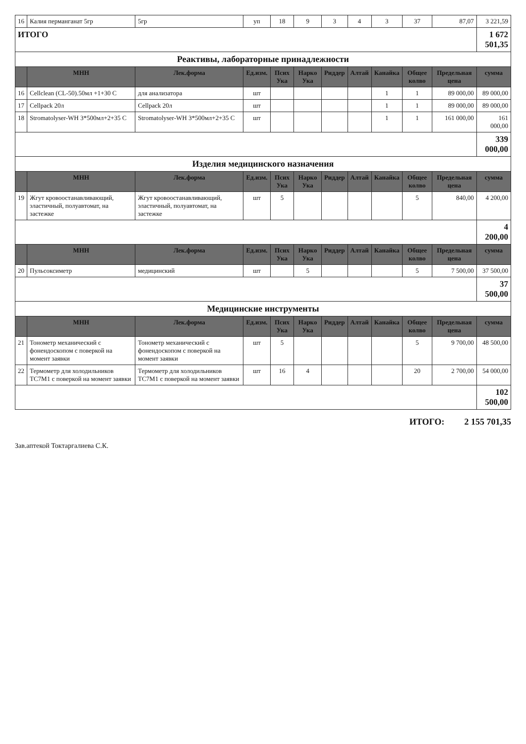| 16 | Калия перманганат 5гр | 5гр | уп | 18 | 9 | 3 | 4 | 3 | 37 | 87,07 | 3 221,59 |
| ИТОГО | | | | | | | | | | | 1 672 501,35 |
| Реактивы, лабораторные принадлежности | | | | | | | | | | | |
| | МНН | Лек.форма | Ед.изм. | Псих Ука | Нарко Ука | Риддер | Алтай | Канайка | Общее колво | Предельная цена | сумма |
| 16 | Cellclean (CL-50).50мл +1+30 С | для анализатора | шт | | | | | 1 | 1 | 89 000,00 | 89 000,00 |
| 17 | Cellpack 20л | Cellpack 20л | шт | | | | | 1 | 1 | 89 000,00 | 89 000,00 |
| 18 | Stromatolyser-WH 3*500мл+2+35 С | Stromatolyser-WH 3*500мл+2+35 С | шт | | | | | 1 | 1 | 161 000,00 | 161 000,00 |
| | | | | | | | | | | | 339 000,00 |
| Изделия медицинского назначения | | | | | | | | | | | |
| | МНН | Лек.форма | Ед.изм. | Псих Ука | Нарко Ука | Риддер | Алтай | Канайка | Общее колво | Предельная цена | сумма |
| 19 | Жгут кровоостанавливающий, эластичный, полуавтомат, на застежке | Жгут кровоостанавливающий, эластичный, полуавтомат, на застежке | шт | 5 | | | | | 5 | 840,00 | 4 200,00 |
| | | | | | | | | | | | 4 200,00 |
| | МНН | Лек.форма | Ед.изм. | Псих Ука | Нарко Ука | Риддер | Алтай | Канайка | Общее колво | Предельная цена | сумма |
| 20 | Пульсоксиметр | медицинский | шт | | 5 | | | | 5 | 7 500,00 | 37 500,00 |
| | | | | | | | | | | | 37 500,00 |
| Медицинские инструменты | | | | | | | | | | | |
| | МНН | Лек.форма | Ед.изм. | Псих Ука | Нарко Ука | Риддер | Алтай | Канайка | Общее колво | Предельная цена | сумма |
| 21 | Тонометр механический с фонендоскопом с поверкой на момент заявки | Тонометр механический с фонендоскопом с поверкой на момент заявки | шт | 5 | | | | | 5 | 9 700,00 | 48 500,00 |
| 22 | Термометр для холодильников ТС7М1 с поверкой на момент заявки | Термометр для холодильников ТС7М1 с поверкой на момент заявки | шт | 16 | 4 | | | | 20 | 2 700,00 | 54 000,00 |
| | | | | | | | | | | | 102 500,00 |
ИТОГО: 2 155 701,35
Зав.аптекой Токтаргалиева С.К.